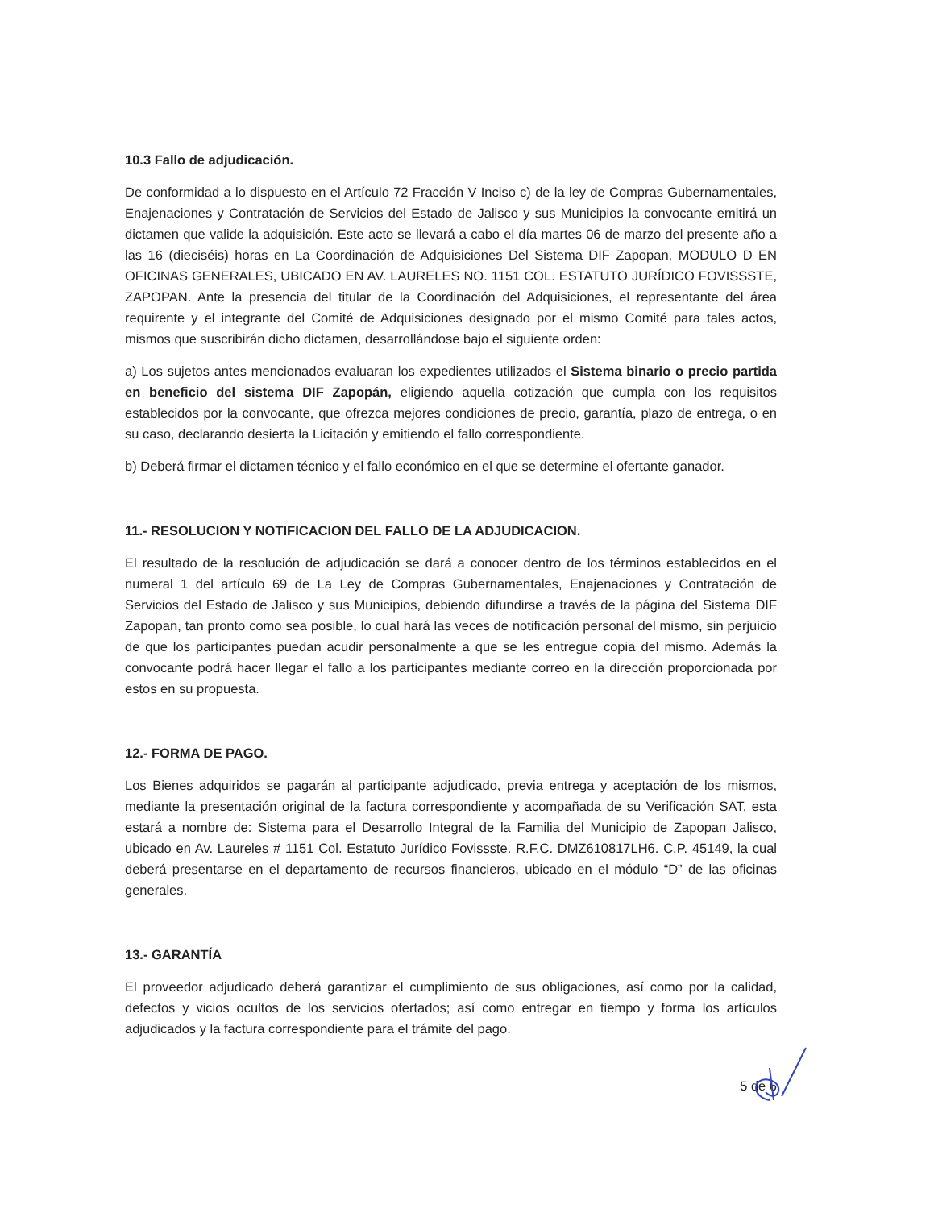10.3 Fallo de adjudicación.
De conformidad a lo dispuesto en el Artículo 72 Fracción V Inciso c) de la ley de Compras Gubernamentales, Enajenaciones y Contratación de Servicios del Estado de Jalisco y sus Municipios la convocante emitirá un dictamen que valide la adquisición. Este acto se llevará a cabo el día martes 06 de marzo del presente año a las 16 (dieciséis) horas en La Coordinación de Adquisiciones Del Sistema DIF Zapopan, MODULO D EN OFICINAS GENERALES, UBICADO EN AV. LAURELES NO. 1151 COL. ESTATUTO JURÍDICO FOVISSSTE, ZAPOPAN. Ante la presencia del titular de la Coordinación del Adquisiciones, el representante del área requirente y el integrante del Comité de Adquisiciones designado por el mismo Comité para tales actos, mismos que suscribirán dicho dictamen, desarrollándose bajo el siguiente orden:
a) Los sujetos antes mencionados evaluaran los expedientes utilizados el Sistema binario o precio partida en beneficio del sistema DIF Zapopán, eligiendo aquella cotización que cumpla con los requisitos establecidos por la convocante, que ofrezca mejores condiciones de precio, garantía, plazo de entrega, o en su caso, declarando desierta la Licitación y emitiendo el fallo correspondiente.
b) Deberá firmar el dictamen técnico y el fallo económico en el que se determine el ofertante ganador.
11.- RESOLUCION Y NOTIFICACION DEL FALLO DE LA ADJUDICACION.
El resultado de la resolución de adjudicación se dará a conocer dentro de los términos establecidos en el numeral 1 del artículo 69 de La Ley de Compras Gubernamentales, Enajenaciones y Contratación de Servicios del Estado de Jalisco y sus Municipios, debiendo difundirse a través de la página del Sistema DIF Zapopan, tan pronto como sea posible, lo cual hará las veces de notificación personal del mismo, sin perjuicio de que los participantes puedan acudir personalmente a que se les entregue copia del mismo. Además la convocante podrá hacer llegar el fallo a los participantes mediante correo en la dirección proporcionada por estos en su propuesta.
12.- FORMA DE PAGO.
Los Bienes adquiridos se pagarán al participante adjudicado, previa entrega y aceptación de los mismos, mediante la presentación original de la factura correspondiente y acompañada de su Verificación SAT, esta estará a nombre de: Sistema para el Desarrollo Integral de la Familia del Municipio de Zapopan Jalisco, ubicado en Av. Laureles # 1151 Col. Estatuto Jurídico Fovissste. R.F.C. DMZ610817LH6. C.P. 45149, la cual deberá presentarse en el departamento de recursos financieros, ubicado en el módulo “D” de las oficinas generales.
13.- GARANTÍA
El proveedor adjudicado deberá garantizar el cumplimiento de sus obligaciones, así como por la calidad, defectos y vicios ocultos de los servicios ofertados; así como entregar en tiempo y forma los artículos adjudicados y la factura correspondiente para el trámite del pago.
5 de 6